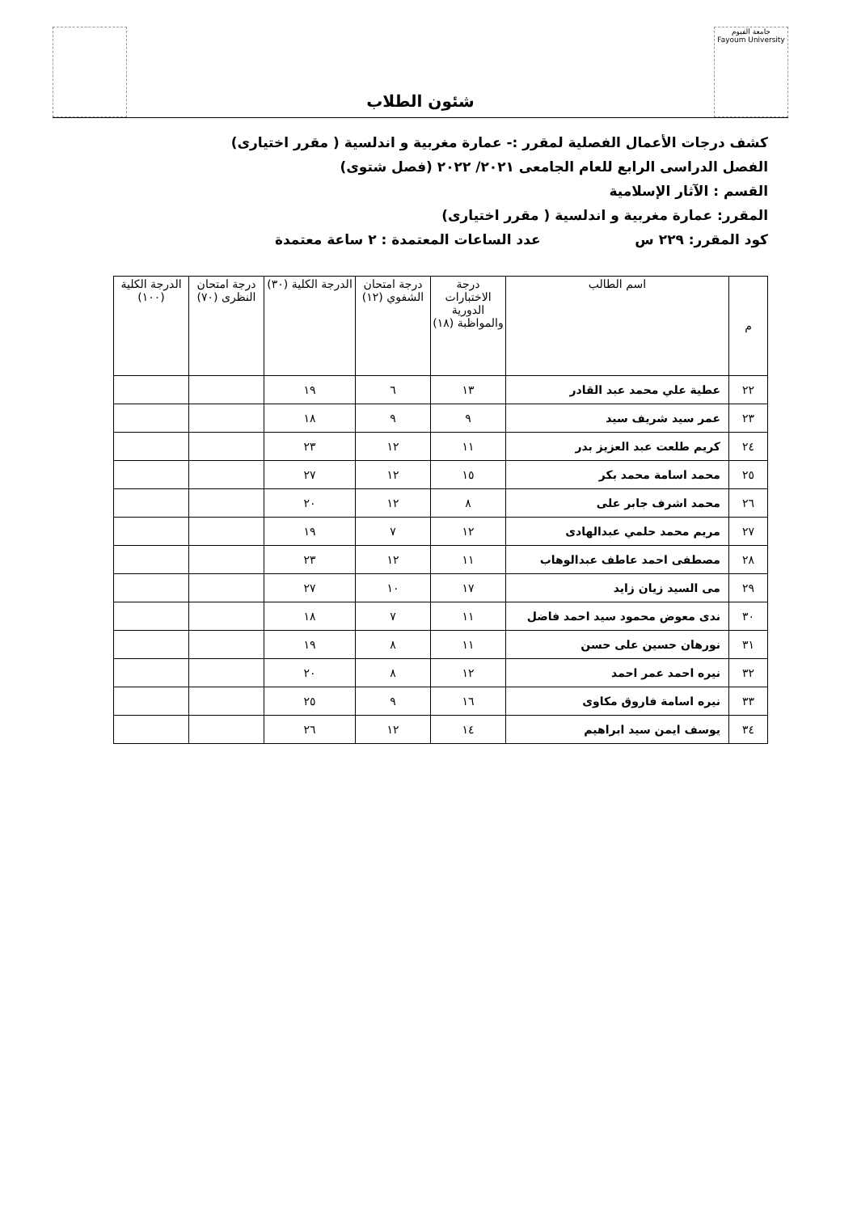جامعة الفيوم
Fayoum University
شئون الطلاب
كشف درجات الأعمال الفصلية لمقرر :- عمارة مغربية و اندلسية ( مقرر اختيارى)
الفصل الدراسى الرابع للعام الجامعى ٢٠٢١/ ٢٠٢٢ (فصل شتوى)
القسم : الآثار الإسلامية
المقرر: عمارة مغربية و اندلسية ( مقرر اختيارى)
كود المقرر: ٢٢٩ س عدد الساعات المعتمدة : ٢ ساعة معتمدة
| م | اسم الطالب | درجة الاختبارات الدورية والمواظبة (١٨) | درجة امتحان الشفوي (١٢) | الدرجة الكلية (٣٠) | درجة امتحان النظرى (٧٠) | الدرجة الكلية (١٠٠) |
| --- | --- | --- | --- | --- | --- | --- |
| ٢٢ | عطية علي محمد عبد القادر | ١٣ | ٦ | ١٩ | | |
| ٢٣ | عمر سيد شريف سيد | ٩ | ٩ | ١٨ | | |
| ٢٤ | كريم طلعت عبد العزيز بدر | ١١ | ١٢ | ٢٣ | | |
| ٢٥ | محمد اسامة محمد بكر | ١٥ | ١٢ | ٢٧ | | |
| ٢٦ | محمد اشرف جابر على | ٨ | ١٢ | ٢٠ | | |
| ٢٧ | مريم محمد حلمي عبدالهادى | ١٢ | ٧ | ١٩ | | |
| ٢٨ | مصطفى احمد عاطف عبدالوهاب | ١١ | ١٢ | ٢٣ | | |
| ٢٩ | مى السيد زيان زايد | ١٧ | ١٠ | ٢٧ | | |
| ٣٠ | ندى معوض محمود سيد احمد فاضل | ١١ | ٧ | ١٨ | | |
| ٣١ | نورهان حسين على حسن | ١١ | ٨ | ١٩ | | |
| ٣٢ | نيره احمد عمر احمد | ١٢ | ٨ | ٢٠ | | |
| ٣٣ | نيره اسامة فاروق مكاوى | ١٦ | ٩ | ٢٥ | | |
| ٣٤ | يوسف ايمن سيد ابراهيم | ١٤ | ١٢ | ٢٦ | | |